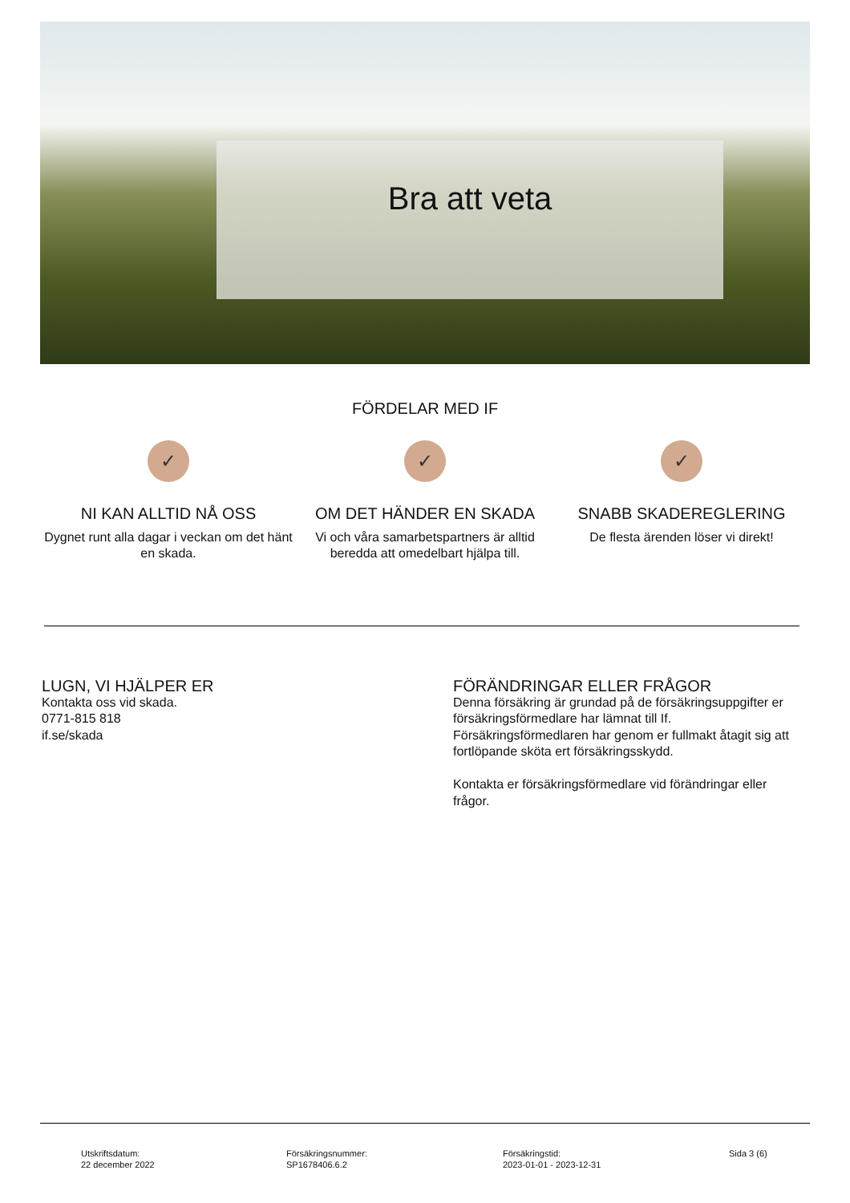Bra att veta
FÖRDELAR MED IF
✓
NI KAN ALLTID NÅ OSS
Dygnet runt alla dagar i veckan om det hänt en skada.
✓
OM DET HÄNDER EN SKADA
Vi och våra samarbetspartners är alltid beredda att omedelbart hjälpa till.
✓
SNABB SKADEREGLERING
De flesta ärenden löser vi direkt!
LUGN, VI HJÄLPER ER
Kontakta oss vid skada.
0771-815 818
if.se/skada
FÖRÄNDRINGAR ELLER FRÅGOR
Denna försäkring är grundad på de försäkringsuppgifter er försäkringsförmedlare har lämnat till If. Försäkringsförmedlaren har genom er fullmakt åtagit sig att fortlöpande sköta ert försäkringsskydd.
Kontakta er försäkringsförmedlare vid förändringar eller frågor.
Utskriftsdatum:
22 december 2022
Försäkringsnummer:
SP1678406.6.2
Försäkringstid:
2023-01-01 - 2023-12-31
Sida 3 (6)